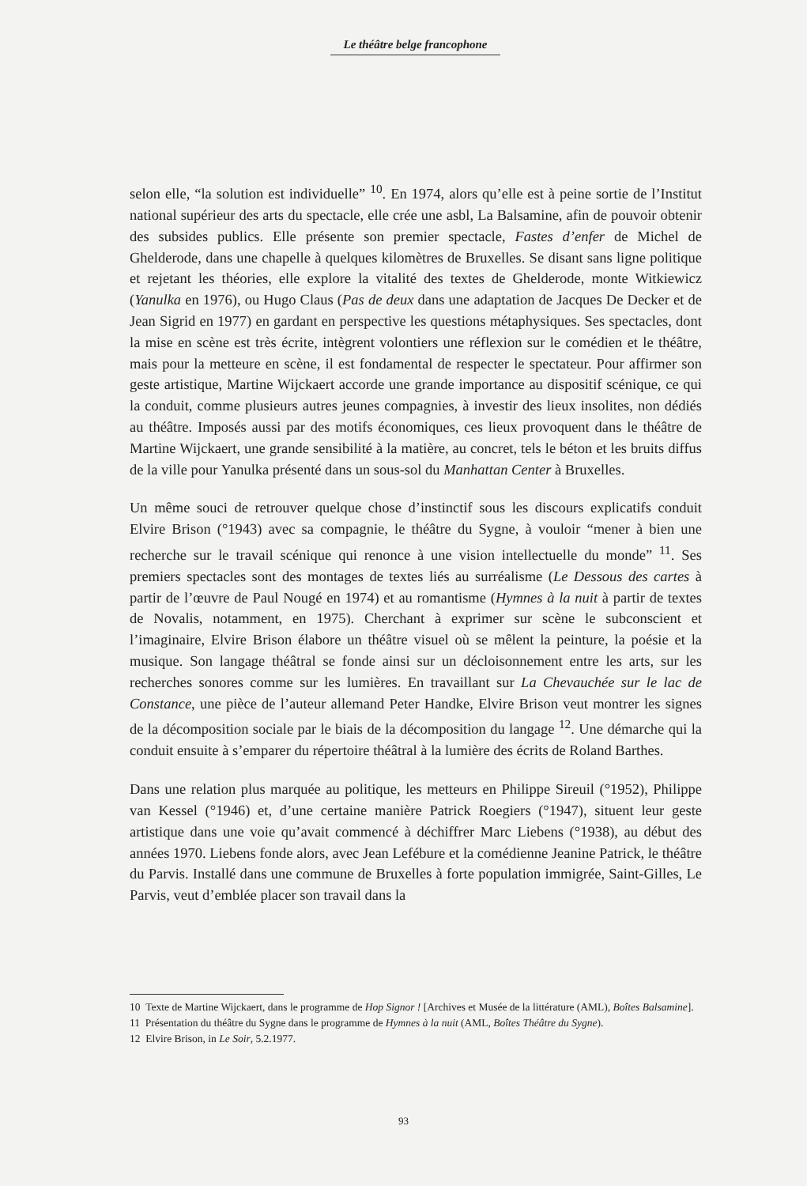Le théâtre belge francophone
selon elle, “la solution est individuelle” <sup>10</sup>. En 1974, alors qu’elle est à peine sortie de l’Institut national supérieur des arts du spectacle, elle crée une asbl, La Balsamine, afin de pouvoir obtenir des subsides publics. Elle présente son premier spectacle, Fastes d’enfer de Michel de Ghelderode, dans une chapelle à quelques kilomètres de Bruxelles. Se disant sans ligne politique et rejetant les théories, elle explore la vitalité des textes de Ghelderode, monte Witkiewicz (Yanulka en 1976), ou Hugo Claus (Pas de deux dans une adaptation de Jacques De Decker et de Jean Sigrid en 1977) en gardant en perspective les questions métaphysiques. Ses spectacles, dont la mise en scène est très écrite, intègrent volontiers une réflexion sur le comédien et le théâtre, mais pour la metteure en scène, il est fondamental de respecter le spectateur. Pour affirmer son geste artistique, Martine Wijckaert accorde une grande importance au dispositif scénique, ce qui la conduit, comme plusieurs autres jeunes compagnies, à investir des lieux insolites, non dédiés au théâtre. Imposés aussi par des motifs économiques, ces lieux provoquent dans le théâtre de Martine Wijckaert, une grande sensibilité à la matière, au concret, tels le béton et les bruits diffus de la ville pour Yanulka présenté dans un sous-sol du Manhattan Center à Bruxelles.
Un même souci de retrouver quelque chose d’instinctif sous les discours explicatifs conduit Elvire Brison (°1943) avec sa compagnie, le théâtre du Sygne, à vouloir “mener à bien une recherche sur le travail scénique qui renonce à une vision intellectuelle du monde” <sup>11</sup>. Ses premiers spectacles sont des montages de textes liés au surréalisme (Le Dessous des cartes à partir de l’œuvre de Paul Nougé en 1974) et au romantisme (Hymnes à la nuit à partir de textes de Novalis, notamment, en 1975). Cherchant à exprimer sur scène le subconscient et l’imaginaire, Elvire Brison élabore un théâtre visuel où se mêlent la peinture, la poésie et la musique. Son langage théâtral se fonde ainsi sur un décloisonnement entre les arts, sur les recherches sonores comme sur les lumières. En travaillant sur La Chevauchée sur le lac de Constance, une pièce de l’auteur allemand Peter Handke, Elvire Brison veut montrer les signes de la décomposition sociale par le biais de la décomposition du langage <sup>12</sup>. Une démarche qui la conduit ensuite à s’emparer du répertoire théâtral à la lumière des écrits de Roland Barthes.
Dans une relation plus marquée au politique, les metteurs en Philippe Sireuil (°1952), Philippe van Kessel (°1946) et, d’une certaine manière Patrick Roegiers (°1947), situent leur geste artistique dans une voie qu’avait commencé à déchiffrer Marc Liebens (°1938), au début des années 1970. Liebens fonde alors, avec Jean Lefébure et la comédienne Jeanine Patrick, le théâtre du Parvis. Installé dans une commune de Bruxelles à forte population immigrée, Saint-Gilles, Le Parvis, veut d’emblée placer son travail dans la
10 Texte de Martine Wijckaert, dans le programme de Hop Signor ! [Archives et Musée de la littérature (AML), Boîtes Balsamine].
11 Présentation du théâtre du Sygne dans le programme de Hymnes à la nuit (AML, Boîtes Théâtre du Sygne).
12 Elvire Brison, in Le Soir, 5.2.1977.
93